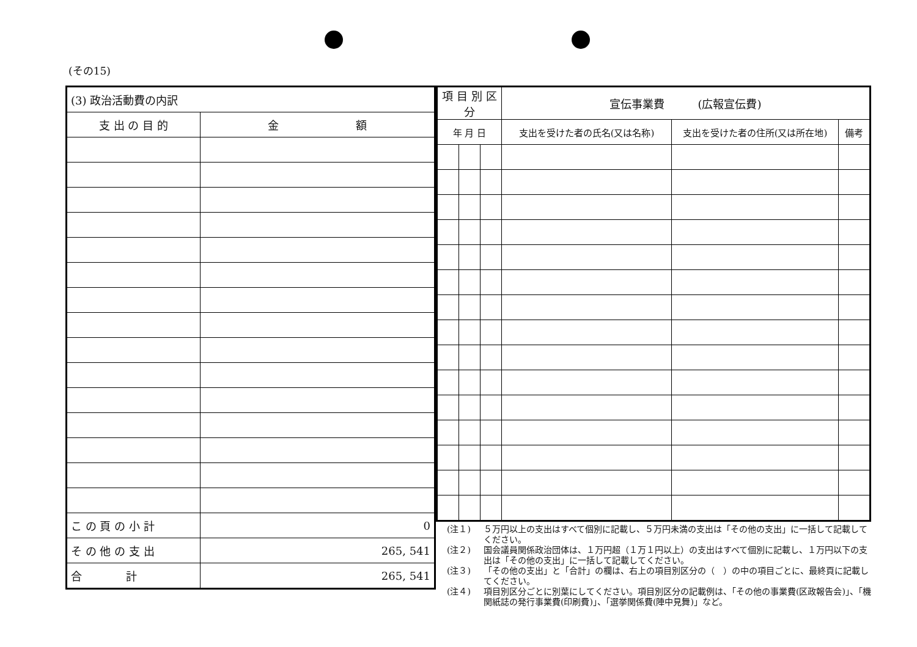(その15)
| (3) 政治活動費の内訳 | |
| 支 出 の 目 的 | 金 額 |
| こ の 頁 の 小 計 | 0 |
| そ の 他 の 支 出 | 265, 541 |
| 合 計 | 265, 541 |
| 項 目 別 区 分 | | | 宣伝事業費 (広報宣伝費) | | |
| --- | --- | --- | --- | --- | --- |
| 年 月 日 | | | 支出を受けた者の氏名(又は名称) | 支出を受けた者の住所(又は所在地) | 備考 |
(注１) ５万円以上の支出はすべて個別に記載し、５万円未満の支出は「その他の支出」に一括して記載してください。
(注２) 国会議員関係政治団体は、１万円超（１万１円以上）の支出はすべて個別に記載し、１万円以下の支出は「その他の支出」に一括して記載してください。
(注３) 「その他の支出」と「合計」の欄は、右上の項目別区分の（　）の中の項目ごとに、最終頁に記載してください。
(注４) 項目別区分ごとに別葉にしてください。項目別区分の記載例は、「その他の事業費(区政報告会)」、「機関紙誌の発行事業費(印刷費)」、「選挙関係費(陣中見舞)」など。